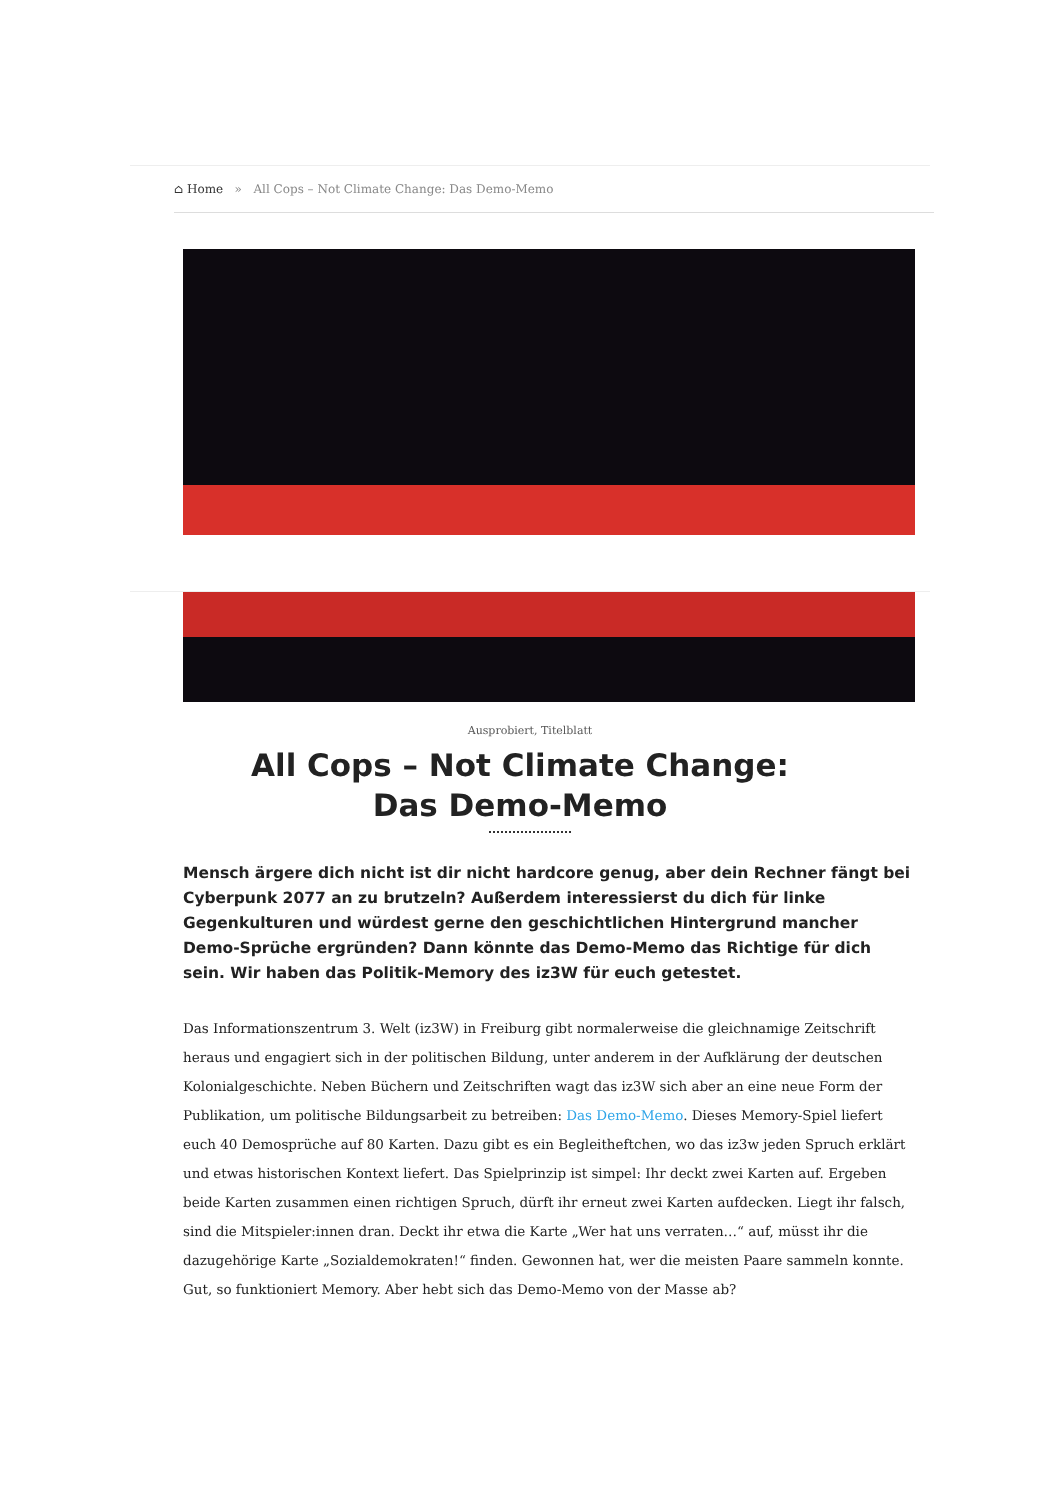⌂ Home » All Cops – Not Climate Change: Das Demo-Memo
Ausprobiert, Titelblatt
All Cops – Not Climate Change: Das Demo-Memo
Mensch ärgere dich nicht ist dir nicht hardcore genug, aber dein Rechner fängt bei Cyberpunk 2077 an zu brutzeln? Außerdem interessierst du dich für linke Gegenkulturen und würdest gerne den geschichtlichen Hintergrund mancher Demo-Sprüche ergründen? Dann könnte das Demo-Memo das Richtige für dich sein. Wir haben das Politik-Memory des iz3W für euch getestet.
Das Informationszentrum 3. Welt (iz3W) in Freiburg gibt normalerweise die gleichnamige Zeitschrift heraus und engagiert sich in der politischen Bildung, unter anderem in der Aufklärung der deutschen Kolonialgeschichte. Neben Büchern und Zeitschriften wagt das iz3W sich aber an eine neue Form der Publikation, um politische Bildungsarbeit zu betreiben: Das Demo-Memo. Dieses Memory-Spiel liefert euch 40 Demosprüche auf 80 Karten. Dazu gibt es ein Begleitheftchen, wo das iz3w jeden Spruch erklärt und etwas historischen Kontext liefert. Das Spielprinzip ist simpel: Ihr deckt zwei Karten auf. Ergeben beide Karten zusammen einen richtigen Spruch, dürft ihr erneut zwei Karten aufdecken. Liegt ihr falsch, sind die Mitspieler:innen dran. Deckt ihr etwa die Karte „Wer hat uns verraten…“ auf, müsst ihr die dazugehörige Karte „Sozialdemokraten!“ finden. Gewonnen hat, wer die meisten Paare sammeln konnte. Gut, so funktioniert Memory. Aber hebt sich das Demo-Memo von der Masse ab?